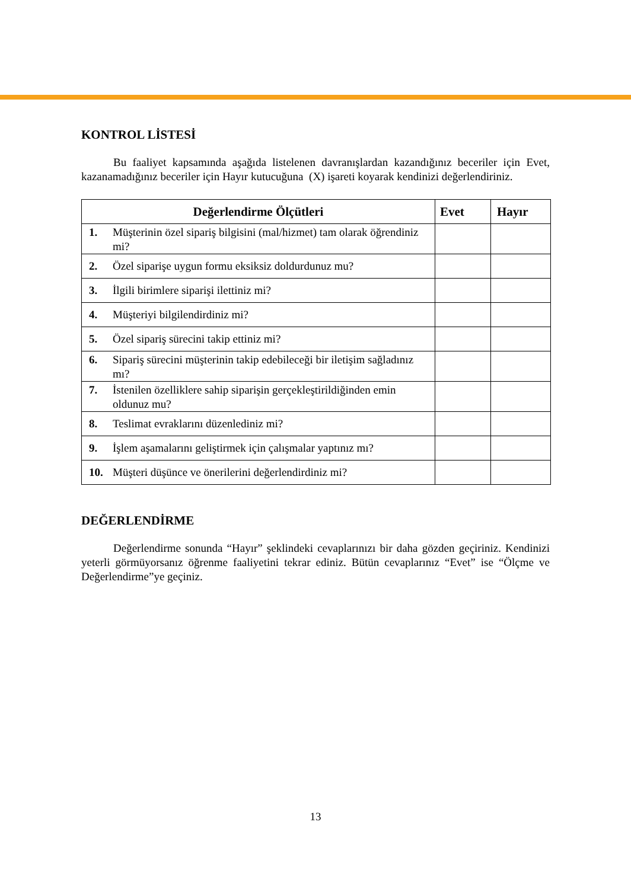KONTROL LİSTESİ
Bu faaliyet kapsamında aşağıda listelenen davranışlardan kazandığınız beceriler için Evet, kazanamadığınız beceriler için Hayır kutucuğuna (X) işareti koyarak kendinizi değerlendiriniz.
| Değerlendirme Ölçütleri | | Evet | Hayır |
| --- | --- | --- | --- |
| 1. | Müşterinin özel sipariş bilgisini (mal/hizmet) tam olarak öğrendiniz mi? | | |
| 2. | Özel siparişe uygun formu eksiksiz doldurdunuz mu? | | |
| 3. | İlgili birimlere siparişi ilettiniz mi? | | |
| 4. | Müşteriyi bilgilendirdiniz mi? | | |
| 5. | Özel sipariş sürecini takip ettiniz mi? | | |
| 6. | Sipariş sürecini müşterinin takip edebileceği bir iletişim sağladınız mı? | | |
| 7. | İstenilen özelliklere sahip siparişin gerçekleştirildiğinden emin oldunuz mu? | | |
| 8. | Teslimat evraklarını düzenlediniz mi? | | |
| 9. | İşlem aşamalarını geliştirmek için çalışmalar yaptınız mı? | | |
| 10. | Müşteri düşünce ve önerilerini değerlendirdiniz mi? | | |
DEĞERLENDİRME
Değerlendirme sonunda “Hayır” şeklindeki cevaplarınızı bir daha gözden geçiriniz. Kendinizi yeterli görmüyorsanız öğrenme faaliyetini tekrar ediniz. Bütün cevaplarınız “Evet” ise “Ölçme ve Değerlendirme”ye geçiniz.
13